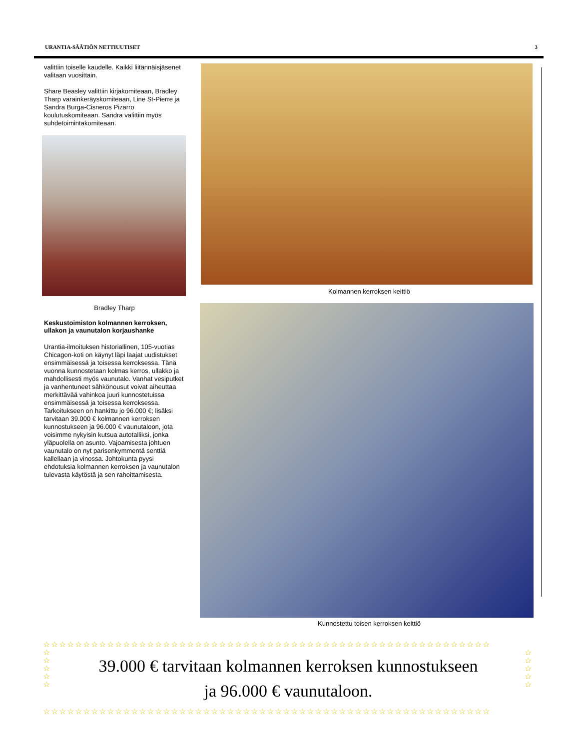URANTIA-SÄÄTIÖN NETTIUUTISET 3
valittiin toiselle kaudelle. Kaikki liitännäisjäsenet valitaan vuosittain.
Share Beasley valittiin kirjakomiteaan, Bradley Tharp varainkeräyskomiteaan, Line St-Pierre ja Sandra Burga-Cisneros Pizarro koulutuskomiteaan. Sandra valittiin myös suhdetoimintakomiteaan.
Bradley Tharp
Keskustoimiston kolmannen kerroksen, ullakon ja vaunutalon korjaushanke
Urantia-ilmoituksen historiallinen, 105-vuotias Chicagon-koti on käynyt läpi laajat uudistukset ensimmäisessä ja toisessa kerroksessa. Tänä vuonna kunnostetaan kolmas kerros, ullakko ja mahdollisesti myös vaunutalo. Vanhat vesiputket ja vanhentuneet sähkönousut voivat aiheuttaa merkittävää vahinkoa juuri kunnostetuissa ensimmäisessä ja toisessa kerroksessa. Tarkoitukseen on hankittu jo 96.000 €; lisäksi tarvitaan 39.000 € kolmannen kerroksen kunnostukseen ja 96.000 € vaunutaloon, jota voisimme nykyisin kutsua autotalliksi, jonka yläpuolella on asunto. Vajoamisesta johtuen vaunutalo on nyt parisenkymmentä senttiä kallellaan ja vinossa. Johtokunta pyysi ehdotuksia kolmannen kerroksen ja vaunutalon tulevasta käytöstä ja sen rahoittamisesta.
Kolmannen kerroksen keittiö
Kunnostettu toisen kerroksen keittiö
☆☆☆☆☆☆☆☆☆☆☆☆☆☆☆☆☆☆☆☆☆☆☆☆☆☆☆☆☆☆☆☆☆☆☆☆☆☆☆☆☆☆☆☆☆☆☆☆☆☆☆☆☆☆☆☆
☆
☆
☆
☆
☆
39.000 € tarvitaan kolmannen kerroksen kunnostukseen
ja 96.000 € vaunutaloon.
☆
☆
☆
☆
☆
☆☆☆☆☆☆☆☆☆☆☆☆☆☆☆☆☆☆☆☆☆☆☆☆☆☆☆☆☆☆☆☆☆☆☆☆☆☆☆☆☆☆☆☆☆☆☆☆☆☆☆☆☆☆☆☆